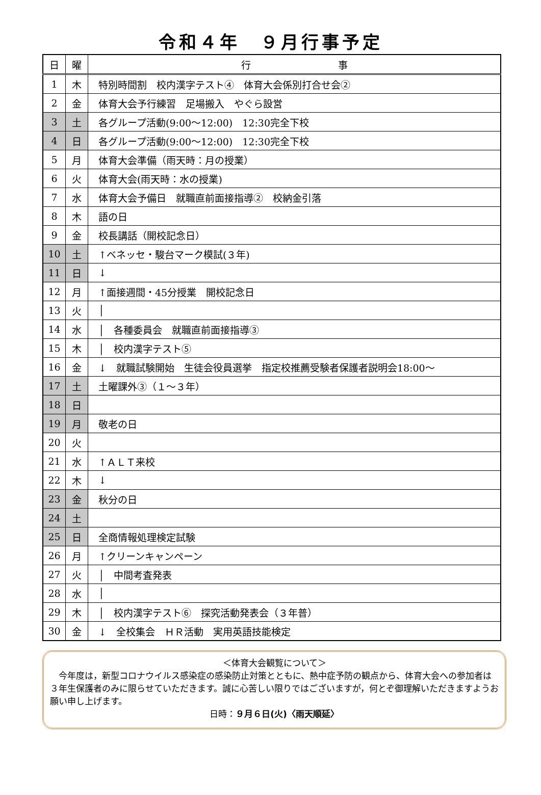令和４年　９月行事予定
| 日 | 曜 | 行 事 |
| --- | --- | --- |
| 1 | 木 | 特別時間割 校内漢字テスト④ 体育大会係別打合せ会② |
| 2 | 金 | 体育大会予行練習 足場搬入 やぐら設営 |
| 3 | 土 | 各グループ活動(9:00～12:00) 12:30完全下校 |
| 4 | 日 | 各グループ活動(9:00～12:00) 12:30完全下校 |
| 5 | 月 | 体育大会準備（雨天時：月の授業） |
| 6 | 火 | 体育大会(雨天時：水の授業) |
| 7 | 水 | 体育大会予備日 就職直前面接指導② 校納金引落 |
| 8 | 木 | 語の日 |
| 9 | 金 | 校長講話（開校記念日） |
| 10 | 土 | ↑ベネッセ・駿台マーク模試(３年) |
| 11 | 日 | ↓ |
| 12 | 月 | ↑面接週間・45分授業 開校記念日 |
| 13 | 火 | │ |
| 14 | 水 | │ 各種委員会 就職直前面接指導③ |
| 15 | 木 | │ 校内漢字テスト⑤ |
| 16 | 金 | ↓ 就職試験開始 生徒会役員選挙 指定校推薦受験者保護者説明会18:00～ |
| 17 | 土 | 土曜課外③（１～３年） |
| 18 | 日 | |
| 19 | 月 | 敬老の日 |
| 20 | 火 | |
| 21 | 水 | ↑ＡＬＴ来校 |
| 22 | 木 | ↓ |
| 23 | 金 | 秋分の日 |
| 24 | 土 | |
| 25 | 日 | 全商情報処理検定試験 |
| 26 | 月 | ↑クリーンキャンペーン |
| 27 | 火 | │ 中間考査発表 |
| 28 | 水 | │ |
| 29 | 木 | │ 校内漢字テスト⑥ 探究活動発表会（３年普） |
| 30 | 金 | ↓ 全校集会 ＨＲ活動 実用英語技能検定 |
＜体育大会観覧について＞
　今年度は，新型コロナウイルス感染症の感染防止対策とともに、熱中症予防の観点から、体育大会への参加者は３年生保護者のみに限らせていただきます。誠に心苦しい限りではございますが，何とぞ御理解いただきますようお願い申し上げます。
日時：９月６日(火)〈雨天順延〉